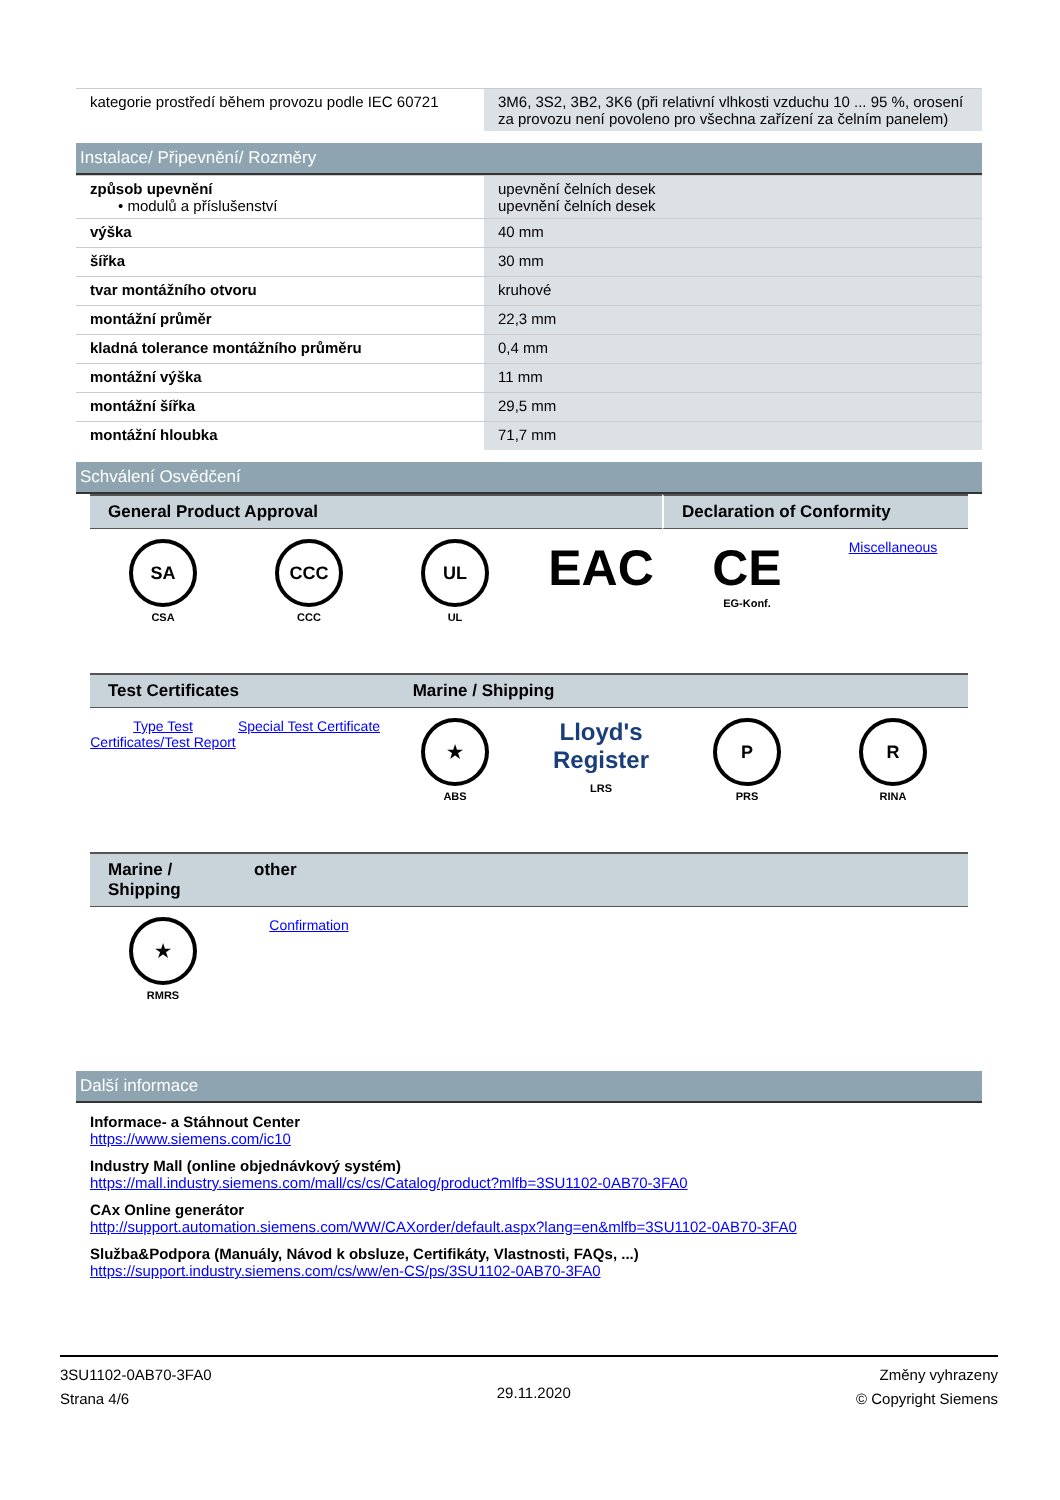| kategorie prostředí během provozu podle IEC 60721 | 3M6, 3S2, 3B2, 3K6 (při relativní vlhkosti vzduchu 10 ... 95 %, orosení za provozu není povoleno pro všechna zařízení za čelním panelem) |
Instalace/ Připevnění/ Rozměry
| způsob upevnění • modulů a příslušenství | upevnění čelních desek upevnění čelních desek |
| výška | 40 mm |
| šířka | 30 mm |
| tvar montážního otvoru | kruhové |
| montážní průměr | 22,3 mm |
| kladná tolerance montážního průměru | 0,4 mm |
| montážní výška | 11 mm |
| montážní šířka | 29,5 mm |
| montážní hloubka | 71,7 mm |
Schválení Osvědčení
General Product Approval Declaration of Conformity
SA
CSA
CCC
CCC
UL
UL
EAC CE
EG-Konf.
Miscellaneous
Test Certificates Marine / Shipping
Type Test Certificates/Test Report
Special Test Certificate
★
ABS
Lloyd's Register
LRS
P
PRS
R
RINA
Marine / Shipping
other
★
RMRS
Confirmation
Další informace
Informace- a Stáhnout Center
https://www.siemens.com/ic10
Industry Mall (online objednávkový systém)
https://mall.industry.siemens.com/mall/cs/cs/Catalog/product?mlfb=3SU1102-0AB70-3FA0
CAx Online generátor
http://support.automation.siemens.com/WW/CAXorder/default.aspx?lang=en&mlfb=3SU1102-0AB70-3FA0
Služba&Podpora (Manuály, Návod k obsluze, Certifikáty, Vlastnosti, FAQs, ...)
https://support.industry.siemens.com/cs/ww/en-CS/ps/3SU1102-0AB70-3FA0
3SU1102-0AB70-3FA0
Strana 4/6
29.11.2020
Změny vyhrazeny
© Copyright Siemens